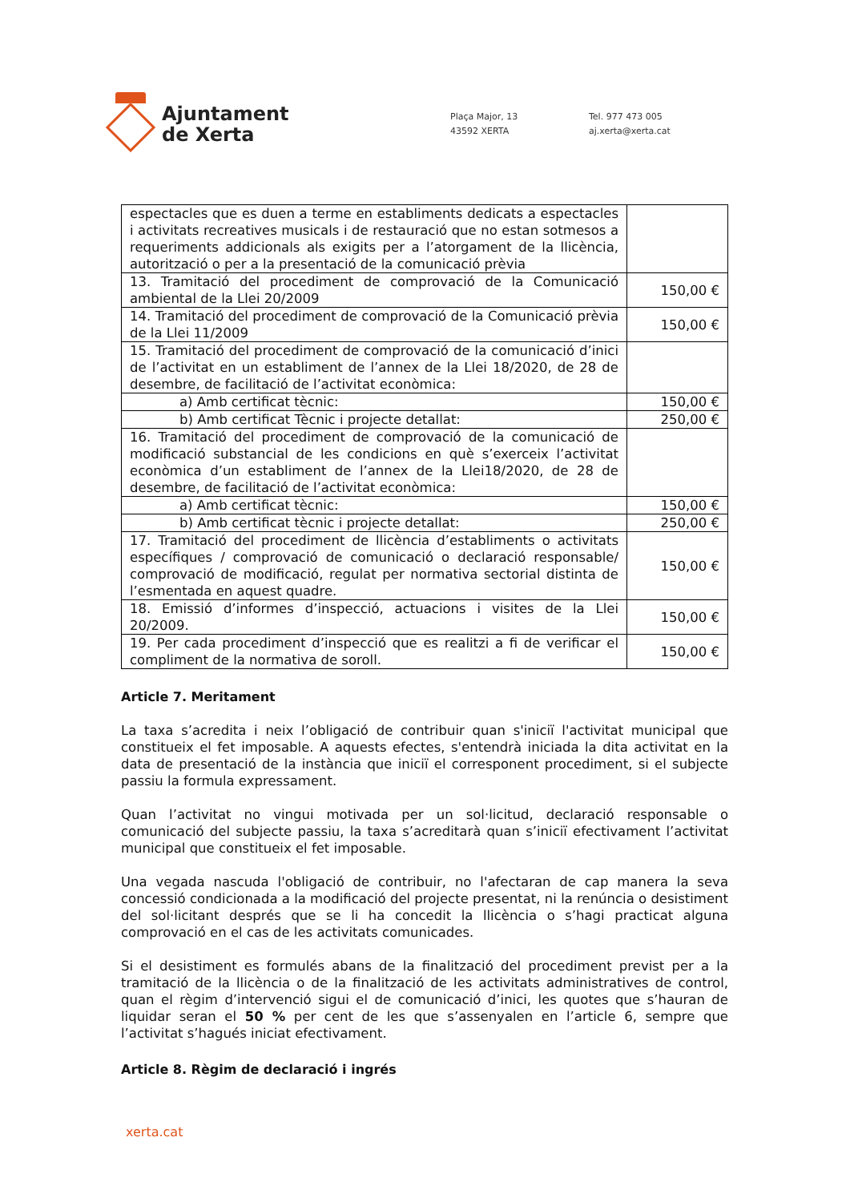Ajuntament
de Xerta
Plaça Major, 13
43592 XERTA
Tel. 977 473 005
aj.xerta@xerta.cat
| espectacles que es duen a terme en establiments dedicats a espectacles i activitats recreatives musicals i de restauració que no estan sotmesos a requeriments addicionals als exigits per a l’atorgament de la llicència, autorització o per a la presentació de la comunicació prèvia | |
| 13. Tramitació del procediment de comprovació de la Comunicació ambiental de la Llei 20/2009 | 150,00 € |
| 14. Tramitació del procediment de comprovació de la Comunicació prèvia de la Llei 11/2009 | 150,00 € |
| 15. Tramitació del procediment de comprovació de la comunicació d’inici de l’activitat en un establiment de l’annex de la Llei 18/2020, de 28 de desembre, de facilitació de l’activitat econòmica: | |
| a) Amb certificat tècnic: | 150,00 € |
| b) Amb certificat Tècnic i projecte detallat: | 250,00 € |
| 16. Tramitació del procediment de comprovació de la comunicació de modificació substancial de les condicions en què s’exerceix l’activitat econòmica d’un establiment de l’annex de la Llei18/2020, de 28 de desembre, de facilitació de l’activitat econòmica: | |
| a) Amb certificat tècnic: | 150,00 € |
| b) Amb certificat tècnic i projecte detallat: | 250,00 € |
| 17. Tramitació del procediment de llicència d’establiments o activitats específiques / comprovació de comunicació o declaració responsable/ comprovació de modificació, regulat per normativa sectorial distinta de l’esmentada en aquest quadre. | 150,00 € |
| 18. Emissió d’informes d’inspecció, actuacions i visites de la Llei 20/2009. | 150,00 € |
| 19. Per cada procediment d’inspecció que es realitzi a fi de verificar el compliment de la normativa de soroll. | 150,00 € |
Article 7. Meritament
La taxa s’acredita i neix l’obligació de contribuir quan s'iniciï l'activitat municipal que constitueix el fet imposable. A aquests efectes, s'entendrà iniciada la dita activitat en la data de presentació de la instància que iniciï el corresponent procediment, si el subjecte passiu la formula expressament.
Quan l’activitat no vingui motivada per un sol·licitud, declaració responsable o comunicació del subjecte passiu, la taxa s’acreditarà quan s’iniciï efectivament l’activitat municipal que constitueix el fet imposable.
Una vegada nascuda l'obligació de contribuir, no l'afectaran de cap manera la seva concessió condicionada a la modificació del projecte presentat, ni la renúncia o desistiment del sol·licitant després que se li ha concedit la llicència o s’hagi practicat alguna comprovació en el cas de les activitats comunicades.
Si el desistiment es formulés abans de la finalització del procediment previst per a la tramitació de la llicència o de la finalització de les activitats administratives de control, quan el règim d’intervenció sigui el de comunicació d’inici, les quotes que s’hauran de liquidar seran el 50 % per cent de les que s’assenyalen en l’article 6, sempre que l’activitat s’hagués iniciat efectivament.
Article 8. Règim de declaració i ingrés
xerta.cat